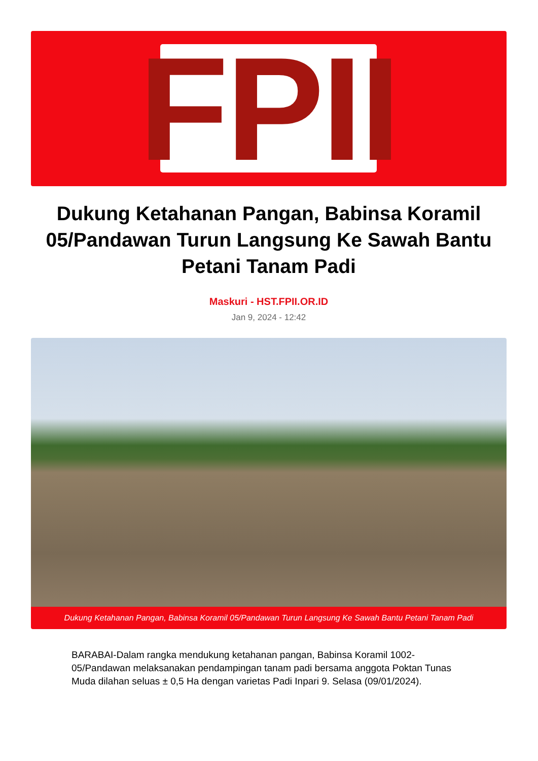FPII
Dukung Ketahanan Pangan, Babinsa Koramil 05/Pandawan Turun Langsung Ke Sawah Bantu Petani Tanam Padi
Maskuri - HST.FPII.OR.ID
Jan 9, 2024 - 12:42
Dukung Ketahanan Pangan, Babinsa Koramil 05/Pandawan Turun Langsung Ke Sawah Bantu Petani Tanam Padi
BARABAI-Dalam rangka mendukung ketahanan pangan, Babinsa Koramil 1002-05/Pandawan melaksanakan pendampingan tanam padi bersama anggota Poktan Tunas Muda dilahan seluas ± 0,5 Ha dengan varietas Padi Inpari 9. Selasa (09/01/2024).